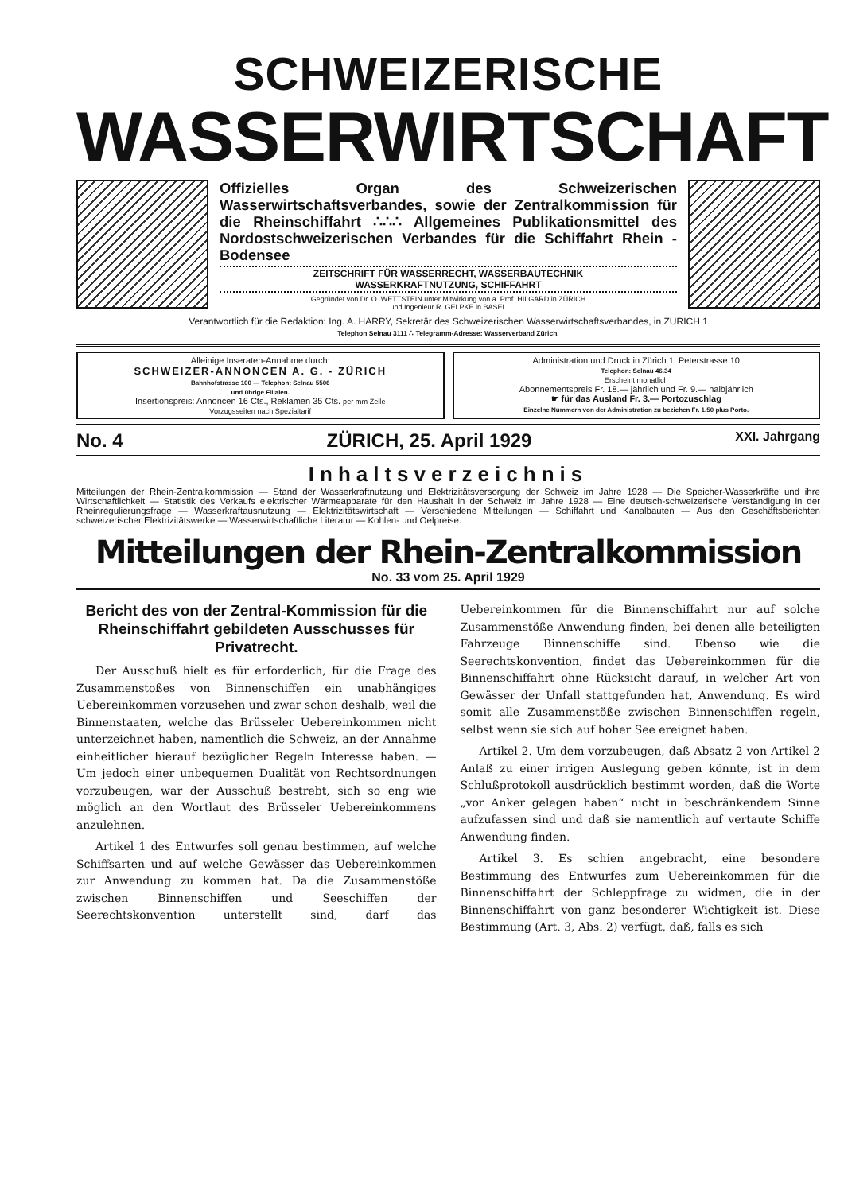SCHWEIZERISCHE
WASSERWIRTSCHAFT
Offizielles Organ des Schweizerischen Wasserwirtschaftsverbandes, sowie der Zentralkommission für die Rheinschiffahrt ∴∴∴ Allgemeines Publikationsmittel des Nordostschweizerischen Verbandes für die Schiffahrt Rhein - Bodensee
ZEITSCHRIFT FÜR WASSERRECHT, WASSERBAUTECHNIK
WASSERKRAFTNUTZUNG, SCHIFFAHRT
Gegründet von Dr. O. WETTSTEIN unter Mitwirkung von a. Prof. HILGARD in ZÜRICH
und Ingenieur R. GELPKE in BASEL
Verantwortlich für die Redaktion: Ing. A. HÄRRY, Sekretär des Schweizerischen Wasserwirtschaftsverbandes, in ZÜRICH 1
Telephon Selnau 3111 ∴ Telegramm-Adresse: Wasserverband Zürich.
Alleinige Inseraten-Annahme durch:
SCHWEIZER-ANNONCEN A. G. - ZÜRICH
Bahnhofstrasse 100 — Telephon: Selnau 5506
und übrige Filialen.
Insertionspreis: Annoncen 16 Cts., Reklamen 35 Cts. per mm Zeile
Vorzugsseiten nach Spezialtarif
Administration und Druck in Zürich 1, Peterstrasse 10
Telephon: Selnau 46.34
Erscheint monatlich
Abonnementspreis Fr. 18.— jährlich und Fr. 9.— halbjährlich
☛ für das Ausland Fr. 3.— Portozuschlag
Einzelne Nummern von der Administration zu beziehen Fr. 1.50 plus Porto.
No. 4 ZÜRICH, 25. April 1929 XXI. Jahrgang
Inhaltsverzeichnis
Mitteilungen der Rhein-Zentralkommission — Stand der Wasserkraftnutzung und Elektrizitätsversorgung der Schweiz im Jahre 1928 — Die Speicher-Wasserkräfte und ihre Wirtschaftlichkeit — Statistik des Verkaufs elektrischer Wärmeapparate für den Haushalt in der Schweiz im Jahre 1928 — Eine deutsch-schweizerische Verständigung in der Rheinregulierungsfrage — Wasserkraftausnutzung — Elektrizitätswirtschaft — Verschiedene Mitteilungen — Schiffahrt und Kanalbauten — Aus den Geschäftsberichten schweizerischer Elektrizitätswerke — Wasserwirtschaftliche Literatur — Kohlen- und Oelpreise.
Mitteilungen der Rhein-Zentralkommission
No. 33 vom 25. April 1929
Bericht des von der Zentral-Kommission für die Rheinschiffahrt gebildeten Ausschusses für Privatrecht.
Der Ausschuß hielt es für erforderlich, für die Frage des Zusammenstoßes von Binnenschiffen ein unabhängiges Uebereinkommen vorzusehen und zwar schon deshalb, weil die Binnenstaaten, welche das Brüsseler Uebereinkommen nicht unterzeichnet haben, namentlich die Schweiz, an der Annahme einheitlicher hierauf bezüglicher Regeln Interesse haben. — Um jedoch einer unbequemen Dualität von Rechtsordnungen vorzubeugen, war der Ausschuß bestrebt, sich so eng wie möglich an den Wortlaut des Brüsseler Uebereinkommens anzulehnen.
Artikel 1 des Entwurfes soll genau bestimmen, auf welche Schiffsarten und auf welche Gewässer das Uebereinkommen zur Anwendung zu kommen hat. Da die Zusammenstöße zwischen Binnenschiffen und Seeschiffen der Seerechtskonvention unterstellt sind, darf das Uebereinkommen für die Binnenschiffahrt nur auf solche Zusammenstöße Anwendung finden, bei denen alle beteiligten Fahrzeuge Binnenschiffe sind. Ebenso wie die Seerechtskonvention, findet das Uebereinkommen für die Binnenschiffahrt ohne Rücksicht darauf, in welcher Art von Gewässer der Unfall stattgefunden hat, Anwendung. Es wird somit alle Zusammenstöße zwischen Binnenschiffen regeln, selbst wenn sie sich auf hoher See ereignet haben.
Artikel 2. Um dem vorzubeugen, daß Absatz 2 von Artikel 2 Anlaß zu einer irrigen Auslegung geben könnte, ist in dem Schlußprotokoll ausdrücklich bestimmt worden, daß die Worte „vor Anker gelegen haben“ nicht in beschränkendem Sinne aufzufassen sind und daß sie namentlich auf vertaute Schiffe Anwendung finden.
Artikel 3. Es schien angebracht, eine besondere Bestimmung des Entwurfes zum Uebereinkommen für die Binnenschiffahrt der Schleppfrage zu widmen, die in der Binnenschiffahrt von ganz besonderer Wichtigkeit ist. Diese Bestimmung (Art. 3, Abs. 2) verfügt, daß, falls es sich